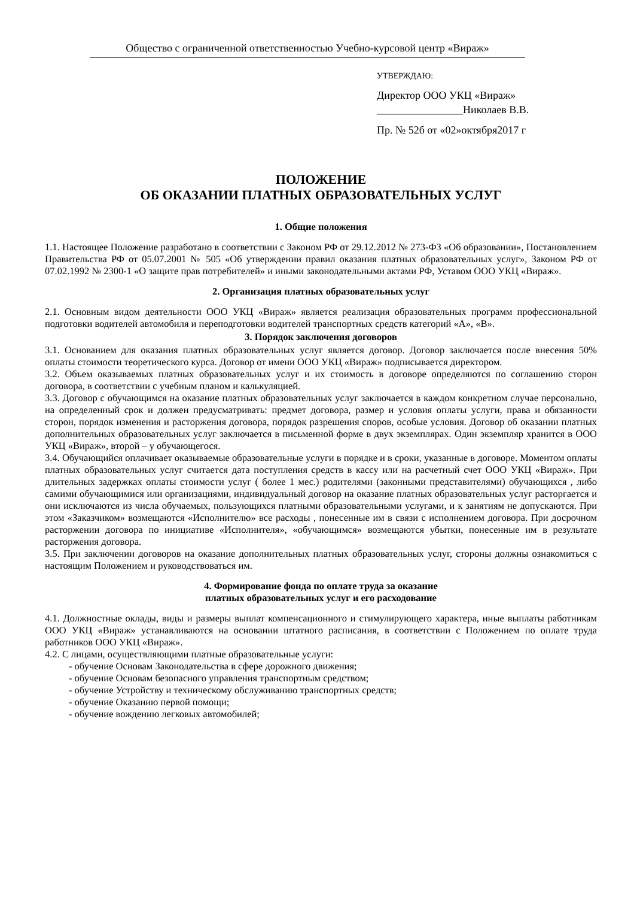Общество с ограниченной ответственностью Учебно-курсовой центр «Вираж»
УТВЕРЖДАЮ:
Директор ООО УКЦ «Вираж»
________________Николаев В.В.
Пр. № 52б от «02»октября2017 г
ПОЛОЖЕНИЕ
ОБ ОКАЗАНИИ ПЛАТНЫХ ОБРАЗОВАТЕЛЬНЫХ УСЛУГ
1. Общие положения
1.1. Настоящее Положение разработано в соответствии с Законом РФ от 29.12.2012 № 273-ФЗ «Об образовании», Постановлением Правительства РФ от 05.07.2001 № 505 «Об утверждении правил оказания платных образовательных услуг», Законом РФ от 07.02.1992 № 2300-1 «О защите прав потребителей» и иными законодательными актами РФ, Уставом ООО УКЦ «Вираж».
2. Организация платных образовательных услуг
2.1. Основным видом деятельности ООО УКЦ «Вираж» является реализация образовательных программ профессиональной подготовки водителей автомобиля и переподготовки водителей транспортных средств категорий «А», «В».
3. Порядок заключения договоров
3.1. Основанием для оказания платных образовательных услуг является договор. Договор заключается после внесения 50% оплаты стоимости теоретического курса. Договор от имени ООО УКЦ «Вираж» подписывается директором.
3.2. Объем оказываемых платных образовательных услуг и их стоимость в договоре определяются по соглашению сторон договора, в соответствии с учебным планом и калькуляцией.
3.3. Договор с обучающимся на оказание платных образовательных услуг заключается в каждом конкретном случае персонально, на определенный срок и должен предусматривать: предмет договора, размер и условия оплаты услуги, права и обязанности сторон, порядок изменения и расторжения договора, порядок разрешения споров, особые условия. Договор об оказании платных дополнительных образовательных услуг заключается в письменной форме в двух экземплярах. Один экземпляр хранится в ООО УКЦ «Вираж», второй – у обучающегося.
3.4. Обучающийся оплачивает оказываемые образовательные услуги в порядке и в сроки, указанные в договоре. Моментом оплаты платных образовательных услуг считается дата поступления средств в кассу или на расчетный счет ООО УКЦ «Вираж». При длительных задержках оплаты стоимости услуг ( более 1 мес.) родителями (законными представителями) обучающихся , либо самими обучающимися или организациями, индивидуальный договор на оказание платных образовательных услуг расторгается и они исключаются из числа обучаемых, пользующихся платными образовательными услугами, и к занятиям не допускаются. При этом «Заказчиком» возмещаются «Исполнителю» все расходы , понесенные им в связи с исполнением договора. При досрочном расторжении договора по инициативе «Исполнителя», «обучающимся» возмещаются убытки, понесенные им в результате расторжения договора.
3.5. При заключении договоров на оказание дополнительных платных образовательных услуг, стороны должны ознакомиться с настоящим Положением и руководствоваться им.
4. Формирование фонда по оплате труда за оказание
платных образовательных услуг и его расходование
4.1. Должностные оклады, виды и размеры выплат компенсационного и стимулирующего характера, иные выплаты работникам ООО УКЦ «Вираж» устанавливаются на основании штатного расписания, в соответствии с Положением по оплате труда работников ООО УКЦ «Вираж».
4.2. С лицами, осуществляющими платные образовательные услуги:
- обучение Основам Законодательства в сфере дорожного движения;
- обучение Основам безопасного управления транспортным средством;
- обучение Устройству и техническому обслуживанию транспортных средств;
- обучение Оказанию первой помощи;
- обучение вождению легковых автомобилей;